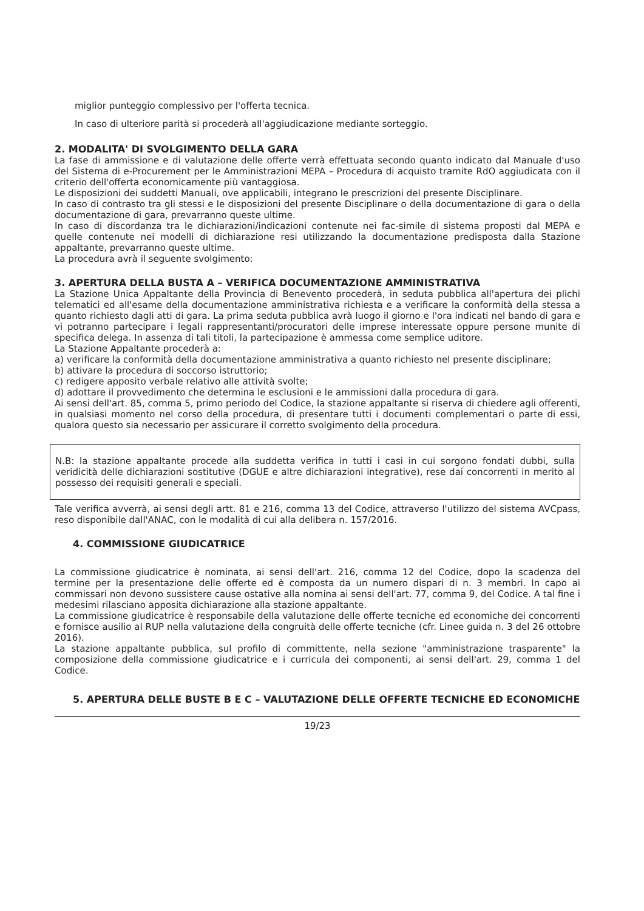miglior punteggio complessivo per l'offerta tecnica.
In caso di ulteriore parità si procederà all'aggiudicazione mediante sorteggio.
2. MODALITA' DI SVOLGIMENTO DELLA GARA
La fase di ammissione e di valutazione delle offerte verrà effettuata secondo quanto indicato dal Manuale d'uso del Sistema di e-Procurement per le Amministrazioni MEPA – Procedura di acquisto tramite RdO aggiudicata con il criterio dell'offerta economicamente più vantaggiosa.
Le disposizioni dei suddetti Manuali, ove applicabili, integrano le prescrizioni del presente Disciplinare.
In caso di contrasto tra gli stessi e le disposizioni del presente Disciplinare o della documentazione di gara o della documentazione di gara, prevarranno queste ultime.
In caso di discordanza tra le dichiarazioni/indicazioni contenute nei fac-simile di sistema proposti dal MEPA e quelle contenute nei modelli di dichiarazione resi utilizzando la documentazione predisposta dalla Stazione appaltante, prevarranno queste ultime.
La procedura avrà il seguente svolgimento:
3. APERTURA DELLA BUSTA A – VERIFICA DOCUMENTAZIONE AMMINISTRATIVA
La Stazione Unica Appaltante della Provincia di Benevento procederà, in seduta pubblica all'apertura dei plichi telematici ed all'esame della documentazione amministrativa richiesta e a verificare la conformità della stessa a quanto richiesto dagli atti di gara. La prima seduta pubblica avrà luogo il giorno e l'ora indicati nel bando di gara e vi potranno partecipare i legali rappresentanti/procuratori delle imprese interessate oppure persone munite di specifica delega. In assenza di tali titoli, la partecipazione è ammessa come semplice uditore.
La Stazione Appaltante procederà a:
a) verificare la conformità della documentazione amministrativa a quanto richiesto nel presente disciplinare;
b) attivare la procedura di soccorso istruttorio;
c) redigere apposito verbale relativo alle attività svolte;
d) adottare il provvedimento che determina le esclusioni e le ammissioni dalla procedura di gara.
Ai sensi dell'art. 85, comma 5, primo periodo del Codice, la stazione appaltante si riserva di chiedere agli offerenti, in qualsiasi momento nel corso della procedura, di presentare tutti i documenti complementari o parte di essi, qualora questo sia necessario per assicurare il corretto svolgimento della procedura.
N.B: la stazione appaltante procede alla suddetta verifica in tutti i casi in cui sorgono fondati dubbi, sulla veridicità delle dichiarazioni sostitutive (DGUE e altre dichiarazioni integrative), rese dai concorrenti in merito al possesso dei requisiti generali e speciali.
Tale verifica avverrà, ai sensi degli artt. 81 e 216, comma 13 del Codice, attraverso l'utilizzo del sistema AVCpass, reso disponibile dall'ANAC, con le modalità di cui alla delibera n. 157/2016.
4. COMMISSIONE GIUDICATRICE
La commissione giudicatrice è nominata, ai sensi dell'art. 216, comma 12 del Codice, dopo la scadenza del termine per la presentazione delle offerte ed è composta da un numero dispari di n. 3 membri. In capo ai commissari non devono sussistere cause ostative alla nomina ai sensi dell'art. 77, comma 9, del Codice. A tal fine i medesimi rilasciano apposita dichiarazione alla stazione appaltante.
La commissione giudicatrice è responsabile della valutazione delle offerte tecniche ed economiche dei concorrenti e fornisce ausilio al RUP nella valutazione della congruità delle offerte tecniche (cfr. Linee guida n. 3 del 26 ottobre 2016).
La stazione appaltante pubblica, sul profilo di committente, nella sezione "amministrazione trasparente" la composizione della commissione giudicatrice e i curricula dei componenti, ai sensi dell'art. 29, comma 1 del Codice.
5. APERTURA DELLE BUSTE B E C – VALUTAZIONE DELLE OFFERTE TECNICHE ED ECONOMICHE
19/23